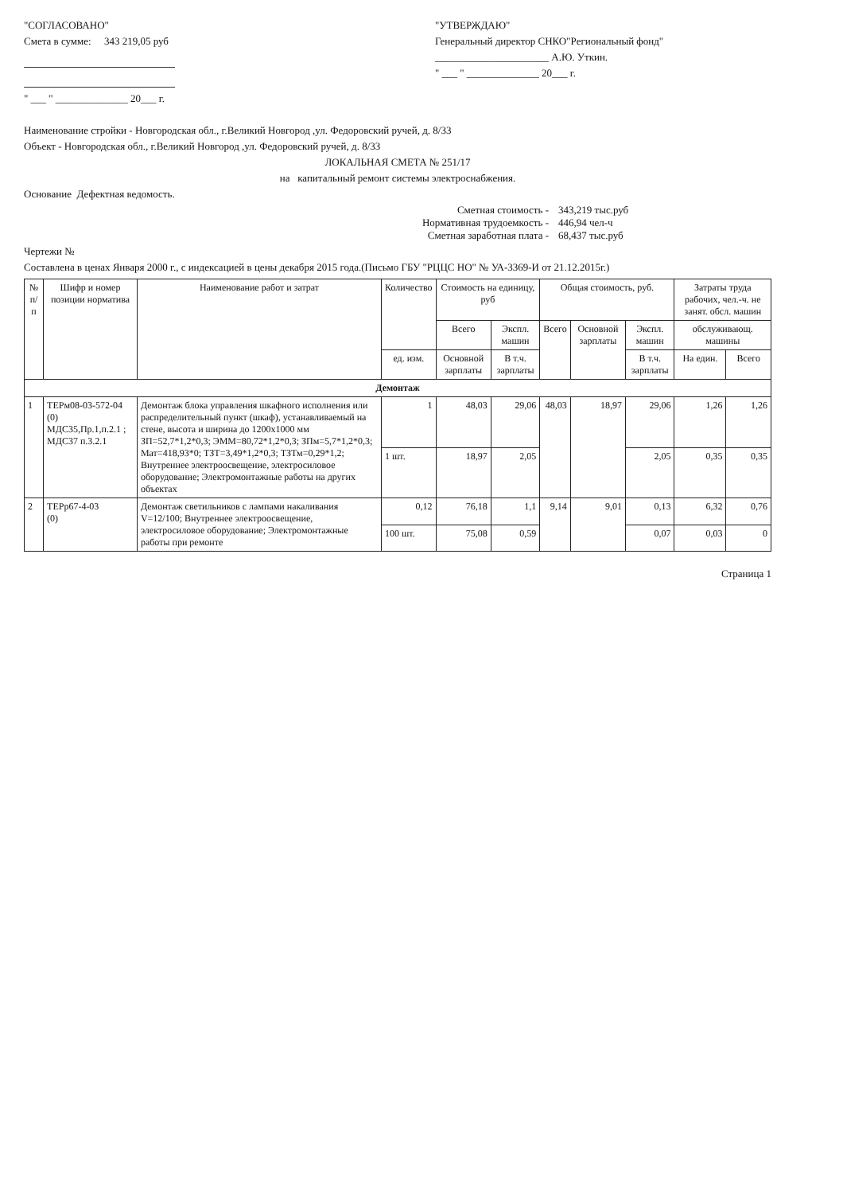"СОГЛАСОВАНО"
Смета в сумме: 343 219,05 руб
" ___ " ______________ 20___ г.
"УТВЕРЖДАЮ"
Генеральный директор СНКО"Региональный фонд"
______________________ А.Ю. Уткин.
" ___ " ______________ 20___ г.
Наименование стройки - Новгородская обл., г.Великий Новгород ,ул. Федоровский ручей, д. 8/33
Объект - Новгородская обл., г.Великий Новгород ,ул. Федоровский ручей, д. 8/33
ЛОКАЛЬНАЯ СМЕТА № 251/17
на капитальный ремонт системы электроснабжения.
Основание Дефектная ведомость.
Сметная стоимость - 343,219 тыс.руб
Нормативная трудоемкость - 446,94 чел-ч
Сметная заработная плата - 68,437 тыс.руб
Чертежи №
Составлена в ценах Января 2000 г., с индексацией в цены декабря 2015 года.(Письмо ГБУ "РЦЦС НО" № УА-3369-И от 21.12.2015г.)
| № п/п | Шифр и номер позиции норматива | Наименование работ и затрат | Количество | Стоимость на единицу, руб | | Общая стоимость, руб. | | | Затраты труда рабочих, чел.-ч. не занят. обсл. машин | |
| --- | --- | --- | --- | --- | --- | --- | --- | --- | --- | --- |
| | | | | Всего | Экспл. машин | Всего | Основной зарплаты | Экспл. машин | обслуживающ. машины | |
| | | | ед. изм. | Основной зарплаты | В т.ч. зарплаты | | | В т.ч. зарплаты | На един. | Всего |
| Демонтаж | | | | | | | | | | |
| 1 | ТЕРм08-03-572-04 (0) МДС35,Пр.1,п.2.1 ; МДС37 п.3.2.1 | Демонтаж блока управления шкафного исполнения или распределительный пункт (шкаф), устанавливаемый на стене, высота и ширина до 1200х1000 мм ЗП=52,7*1,2*0,3; ЭММ=80,72*1,2*0,3; ЗПм=5,7*1,2*0,3; Мат=418,93*0; ТЗТ=3,49*1,2*0,3; ТЗТм=0,29*1,2; Внутреннее электроосвещение, электросиловое оборудование; Электромонтажные работы на других объектах | 1 | 48,03 | 29,06 | 48,03 | 18,97 | 29,06 | 1,26 | 1,26 |
| | | | 1 шт. | 18,97 | 2,05 | | | 2,05 | 0,35 | 0,35 |
| 2 | ТЕРр67-4-03 (0) | Демонтаж светильников с лампами накаливания V=12/100; Внутреннее электроосвещение, электросиловое оборудование; Электромонтажные работы при ремонте | 0,12 | 76,18 | 1,1 | 9,14 | 9,01 | 0,13 | 6,32 | 0,76 |
| | | | 100 шт. | 75,08 | 0,59 | | | 0,07 | 0,03 | 0 |
Страница 1